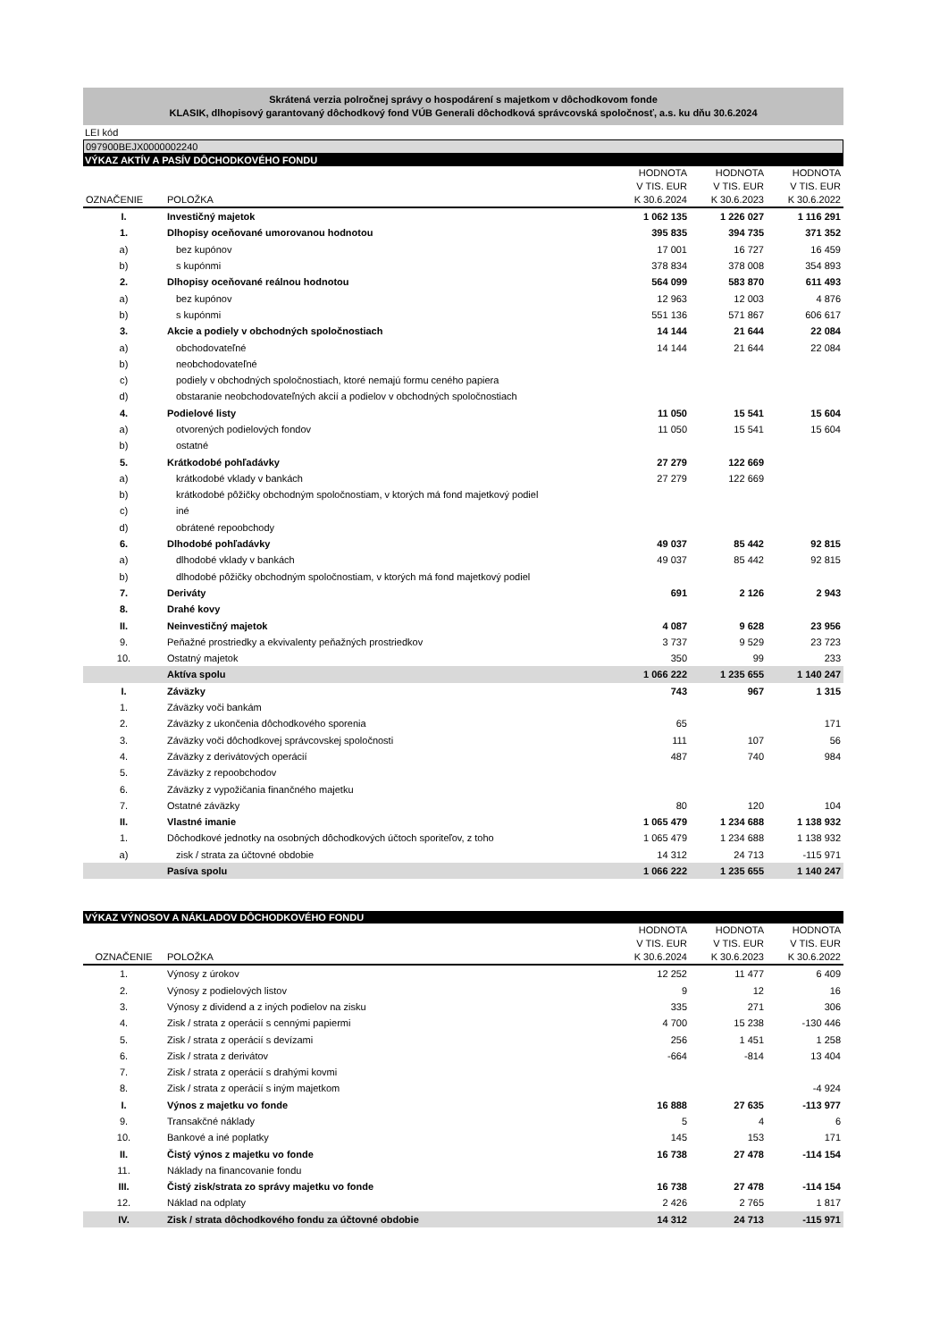Skrátená verzia polročnej správy o hospodárení s majetkom v dôchodkovom fonde
KLASIK, dlhopisový garantovaný dôchodkový fond VÚB Generali dôchodková správcovská spoločnosť, a.s. ku dňu 30.6.2024
LEI kód
097900BEJX0000002240
VÝKAZ AKTÍV A PASÍV DÔCHODKOVÉHO FONDU
| OZNAČENIE | POLOŽKA | HODNOTA V TIS. EUR K 30.6.2024 | HODNOTA V TIS. EUR K 30.6.2023 | HODNOTA V TIS. EUR K 30.6.2022 |
| --- | --- | --- | --- | --- |
| I. | Investičný majetok | 1 062 135 | 1 226 027 | 1 116 291 |
| 1. | Dlhopisy oceňované umorovanou hodnotou | 395 835 | 394 735 | 371 352 |
| a) | bez kupónov | 17 001 | 16 727 | 16 459 |
| b) | s kupónmi | 378 834 | 378 008 | 354 893 |
| 2. | Dlhopisy oceňované reálnou hodnotou | 564 099 | 583 870 | 611 493 |
| a) | bez kupónov | 12 963 | 12 003 | 4 876 |
| b) | s kupónmi | 551 136 | 571 867 | 606 617 |
| 3. | Akcie a podiely v obchodných spoločnostiach | 14 144 | 21 644 | 22 084 |
| a) | obchodovateľné | 14 144 | 21 644 | 22 084 |
| b) | neobchodovateľné | | | |
| c) | podiely v obchodných spoločnostiach, ktoré nemajú formu ceného papiera | | | |
| d) | obstaranie neobchodovateľných akcií a podielov v obchodných spoločnostiach | | | |
| 4. | Podielové listy | 11 050 | 15 541 | 15 604 |
| a) | otvorených podielových fondov | 11 050 | 15 541 | 15 604 |
| b) | ostatné | | | |
| 5. | Krátkodobé pohľadávky | 27 279 | 122 669 | |
| a) | krátkodobé vklady v bankách | 27 279 | 122 669 | |
| b) | krátkodobé pôžičky obchodným spoločnostiam, v ktorých má fond majetkový podiel | | | |
| c) | iné | | | |
| d) | obrátené repoobchody | | | |
| 6. | Dlhodobé pohľadávky | 49 037 | 85 442 | 92 815 |
| a) | dlhodobé vklady v bankách | 49 037 | 85 442 | 92 815 |
| b) | dlhodobé pôžičky obchodným spoločnostiam, v ktorých má fond majetkový podiel | | | |
| 7. | Deriváty | 691 | 2 126 | 2 943 |
| 8. | Drahé kovy | | | |
| II. | Neinvestičný majetok | 4 087 | 9 628 | 23 956 |
| 9. | Peňažné prostriedky a ekvivalenty peňažných prostriedkov | 3 737 | 9 529 | 23 723 |
| 10. | Ostatný majetok | 350 | 99 | 233 |
| | Aktíva spolu | 1 066 222 | 1 235 655 | 1 140 247 |
| I. | Záväzky | 743 | 967 | 1 315 |
| 1. | Záväzky voči bankám | | | |
| 2. | Záväzky z ukončenia dôchodkového sporenia | 65 | | 171 |
| 3. | Záväzky voči dôchodkovej správcovskej spoločnosti | 111 | 107 | 56 |
| 4. | Záväzky z derivátových operácií | 487 | 740 | 984 |
| 5. | Záväzky z repoobchodov | | | |
| 6. | Záväzky z vypožičania finančného majetku | | | |
| 7. | Ostatné záväzky | 80 | 120 | 104 |
| II. | Vlastné imanie | 1 065 479 | 1 234 688 | 1 138 932 |
| 1. | Dôchodkové jednotky na osobných dôchodkových účtoch sporiteľov, z toho | 1 065 479 | 1 234 688 | 1 138 932 |
| a) | zisk / strata za účtovné obdobie | 14 312 | 24 713 | -115 971 |
| | Pasíva spolu | 1 066 222 | 1 235 655 | 1 140 247 |
VÝKAZ VÝNOSOV A NÁKLADOV DÔCHODKOVÉHO FONDU
| OZNAČENIE | POLOŽKA | HODNOTA V TIS. EUR K 30.6.2024 | HODNOTA V TIS. EUR K 30.6.2023 | HODNOTA V TIS. EUR K 30.6.2022 |
| --- | --- | --- | --- | --- |
| 1. | Výnosy z úrokov | 12 252 | 11 477 | 6 409 |
| 2. | Výnosy z podielových listov | 9 | 12 | 16 |
| 3. | Výnosy z dividend a z iných podielov na zisku | 335 | 271 | 306 |
| 4. | Zisk / strata z operácií s cennými papiermi | 4 700 | 15 238 | -130 446 |
| 5. | Zisk / strata z operácií s devízami | 256 | 1 451 | 1 258 |
| 6. | Zisk / strata z derivátov | -664 | -814 | 13 404 |
| 7. | Zisk / strata z operácií s drahými kovmi | | | |
| 8. | Zisk / strata z operácií s iným majetkom | | | -4 924 |
| I. | Výnos z majetku vo fonde | 16 888 | 27 635 | -113 977 |
| 9. | Transakčné náklady | 5 | 4 | 6 |
| 10. | Bankové a iné poplatky | 145 | 153 | 171 |
| II. | Čistý výnos z majetku vo fonde | 16 738 | 27 478 | -114 154 |
| 11. | Náklady na financovanie fondu | | | |
| III. | Čistý zisk/strata zo správy majetku vo fonde | 16 738 | 27 478 | -114 154 |
| 12. | Náklad na odplaty | 2 426 | 2 765 | 1 817 |
| IV. | Zisk / strata dôchodkového fondu za účtovné obdobie | 14 312 | 24 713 | -115 971 |